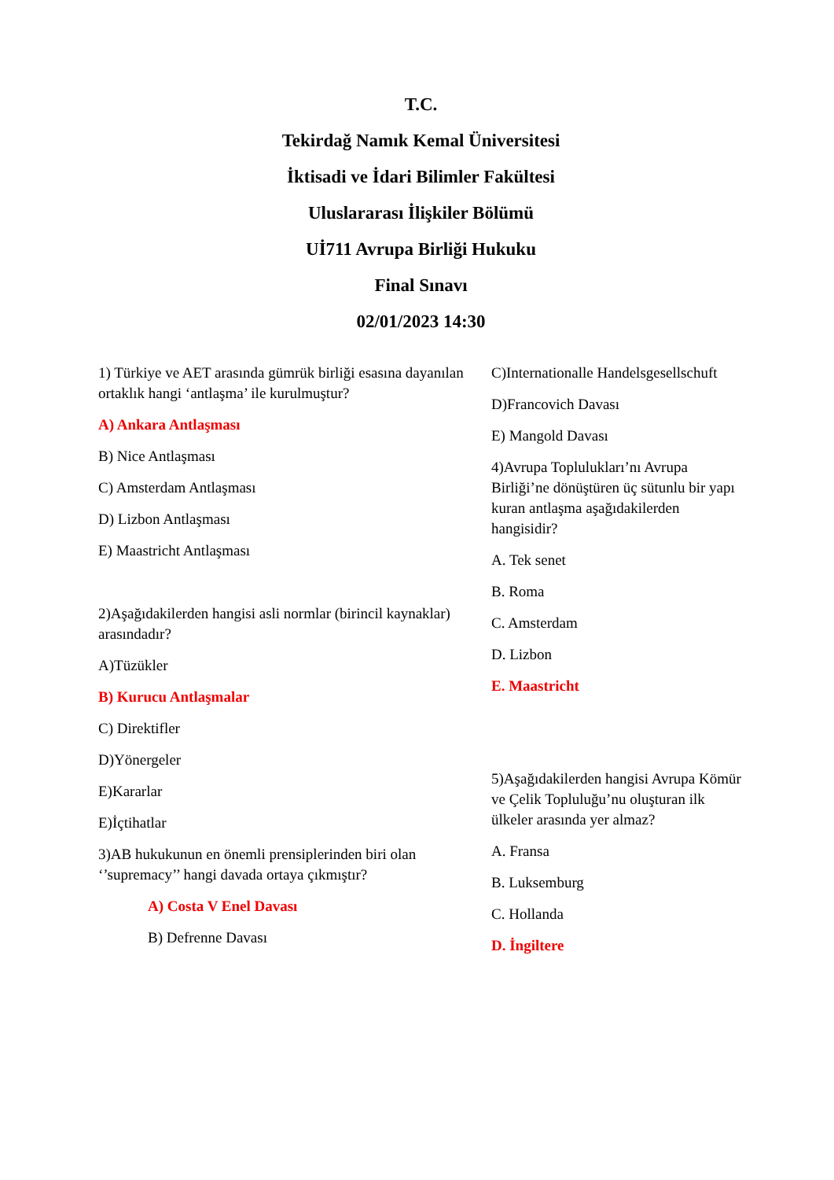T.C.
Tekirdağ Namık Kemal Üniversitesi
İktisadi ve İdari Bilimler Fakültesi
Uluslararası İlişkiler Bölümü
Uİ711 Avrupa Birliği Hukuku
Final Sınavı
02/01/2023 14:30
1) Türkiye ve AET arasında gümrük birliği esasına dayanılan ortaklık hangi ‘antlaşma’ ile kurulmuştur?
A) Ankara Antlaşması
B) Nice Antlaşması
C) Amsterdam Antlaşması
D) Lizbon Antlaşması
E) Maastricht Antlaşması
2)Aşağıdakilerden hangisi asli normlar (birincil kaynaklar) arasındadır?
A)Tüzükler
B) Kurucu Antlaşmalar
C) Direktifler
D)Yönergeler
E)Kararlar
E)İçtihatlar
3)AB hukukunun en önemli prensiplerinden biri olan ‘’supremacy’’ hangi davada ortaya çıkmıştır?
A) Costa V Enel Davası
B) Defrenne Davası
C)Internationalle Handelsgesellschuft
D)Francovich Davası
E) Mangold Davası
4)Avrupa Toplulukları’nı Avrupa Birliği’ne dönüştüren üç sütunlu bir yapı kuran antlaşma aşağıdakilerden hangisidir?
A. Tek senet
B. Roma
C. Amsterdam
D. Lizbon
E. Maastricht
5)Aşağıdakilerden hangisi Avrupa Kömür ve Çelik Topluluğu’nu oluşturan ilk ülkeler arasında yer almaz?
A. Fransa
B. Luksemburg
C. Hollanda
D. İngiltere